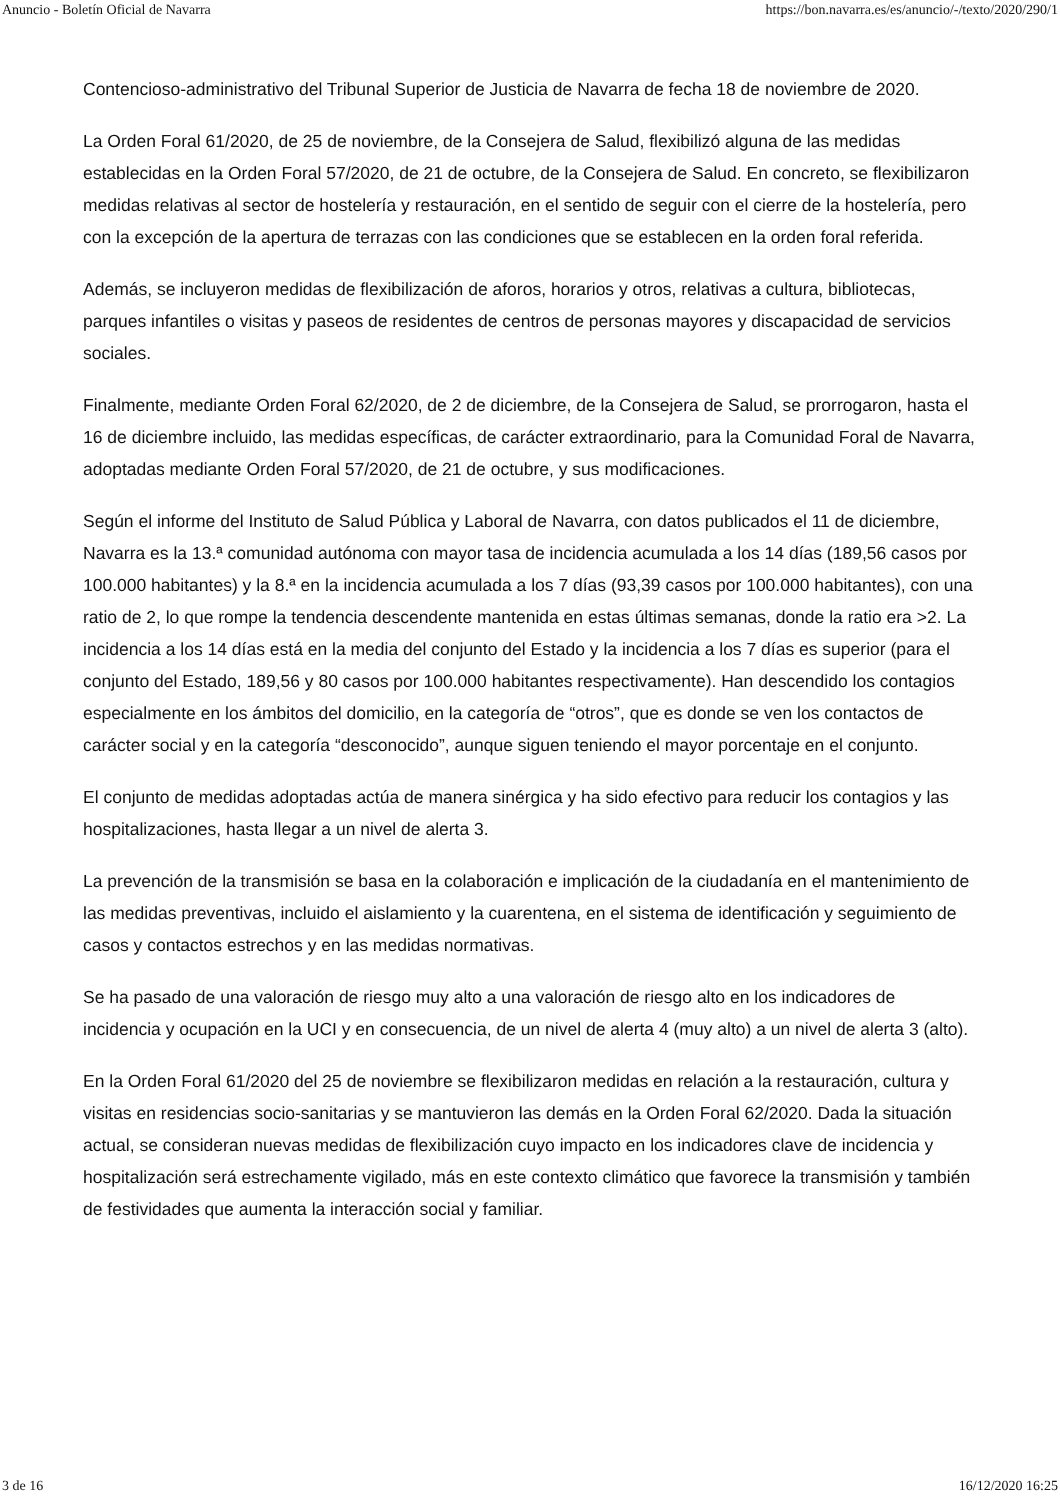Anuncio - Boletín Oficial de Navarra https://bon.navarra.es/es/anuncio/-/texto/2020/290/1
Contencioso-administrativo del Tribunal Superior de Justicia de Navarra de fecha 18 de noviembre de 2020.
La Orden Foral 61/2020, de 25 de noviembre, de la Consejera de Salud, flexibilizó alguna de las medidas establecidas en la Orden Foral 57/2020, de 21 de octubre, de la Consejera de Salud. En concreto, se flexibilizaron medidas relativas al sector de hostelería y restauración, en el sentido de seguir con el cierre de la hostelería, pero con la excepción de la apertura de terrazas con las condiciones que se establecen en la orden foral referida.
Además, se incluyeron medidas de flexibilización de aforos, horarios y otros, relativas a cultura, bibliotecas, parques infantiles o visitas y paseos de residentes de centros de personas mayores y discapacidad de servicios sociales.
Finalmente, mediante Orden Foral 62/2020, de 2 de diciembre, de la Consejera de Salud, se prorrogaron, hasta el 16 de diciembre incluido, las medidas específicas, de carácter extraordinario, para la Comunidad Foral de Navarra, adoptadas mediante Orden Foral 57/2020, de 21 de octubre, y sus modificaciones.
Según el informe del Instituto de Salud Pública y Laboral de Navarra, con datos publicados el 11 de diciembre, Navarra es la 13.ª comunidad autónoma con mayor tasa de incidencia acumulada a los 14 días (189,56 casos por 100.000 habitantes) y la 8.ª en la incidencia acumulada a los 7 días (93,39 casos por 100.000 habitantes), con una ratio de 2, lo que rompe la tendencia descendente mantenida en estas últimas semanas, donde la ratio era >2. La incidencia a los 14 días está en la media del conjunto del Estado y la incidencia a los 7 días es superior (para el conjunto del Estado, 189,56 y 80 casos por 100.000 habitantes respectivamente). Han descendido los contagios especialmente en los ámbitos del domicilio, en la categoría de “otros”, que es donde se ven los contactos de carácter social y en la categoría “desconocido”, aunque siguen teniendo el mayor porcentaje en el conjunto.
El conjunto de medidas adoptadas actúa de manera sinérgica y ha sido efectivo para reducir los contagios y las hospitalizaciones, hasta llegar a un nivel de alerta 3.
La prevención de la transmisión se basa en la colaboración e implicación de la ciudadanía en el mantenimiento de las medidas preventivas, incluido el aislamiento y la cuarentena, en el sistema de identificación y seguimiento de casos y contactos estrechos y en las medidas normativas.
Se ha pasado de una valoración de riesgo muy alto a una valoración de riesgo alto en los indicadores de incidencia y ocupación en la UCI y en consecuencia, de un nivel de alerta 4 (muy alto) a un nivel de alerta 3 (alto).
En la Orden Foral 61/2020 del 25 de noviembre se flexibilizaron medidas en relación a la restauración, cultura y visitas en residencias socio-sanitarias y se mantuvieron las demás en la Orden Foral 62/2020. Dada la situación actual, se consideran nuevas medidas de flexibilización cuyo impacto en los indicadores clave de incidencia y hospitalización será estrechamente vigilado, más en este contexto climático que favorece la transmisión y también de festividades que aumenta la interacción social y familiar.
3 de 16 16/12/2020 16:25